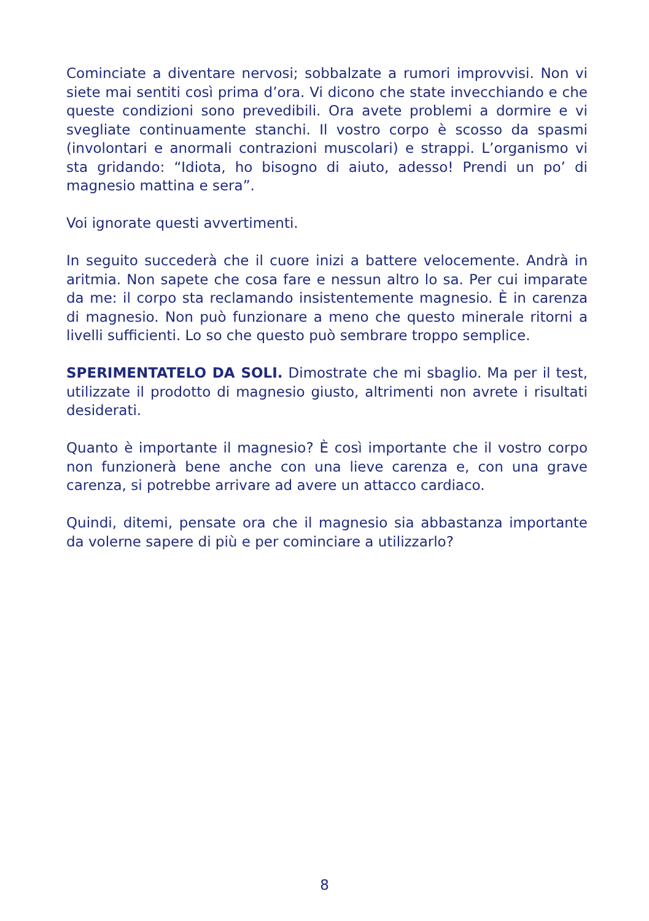Cominciate a diventare nervosi; sobbalzate a rumori improvvisi. Non vi siete mai sentiti così prima d’ora. Vi dicono che state invecchiando e che queste condizioni sono prevedibili. Ora avete problemi a dormire e vi svegliate continuamente stanchi. Il vostro corpo è scosso da spasmi (involontari e anormali contrazioni muscolari) e strappi. L’organismo vi sta gridando: “Idiota, ho bisogno di aiuto, adesso! Prendi un po’ di magnesio mattina e sera”.
Voi ignorate questi avvertimenti.
In seguito succederà che il cuore inizi a battere velocemente. Andrà in aritmia. Non sapete che cosa fare e nessun altro lo sa. Per cui imparate da me: il corpo sta reclamando insistentemente magnesio. È in carenza di magnesio. Non può funzionare a meno che questo minerale ritorni a livelli sufficienti. Lo so che questo può sembrare troppo semplice.
SPERIMENTATELO DA SOLI. Dimostrate che mi sbaglio. Ma per il test, utilizzate il prodotto di magnesio giusto, altrimenti non avrete i risultati desiderati.
Quanto è importante il magnesio? È così importante che il vostro corpo non funzionerà bene anche con una lieve carenza e, con una grave carenza, si potrebbe arrivare ad avere un attacco cardiaco.
Quindi, ditemi, pensate ora che il magnesio sia abbastanza importante da volerne sapere di più e per cominciare a utilizzarlo?
8